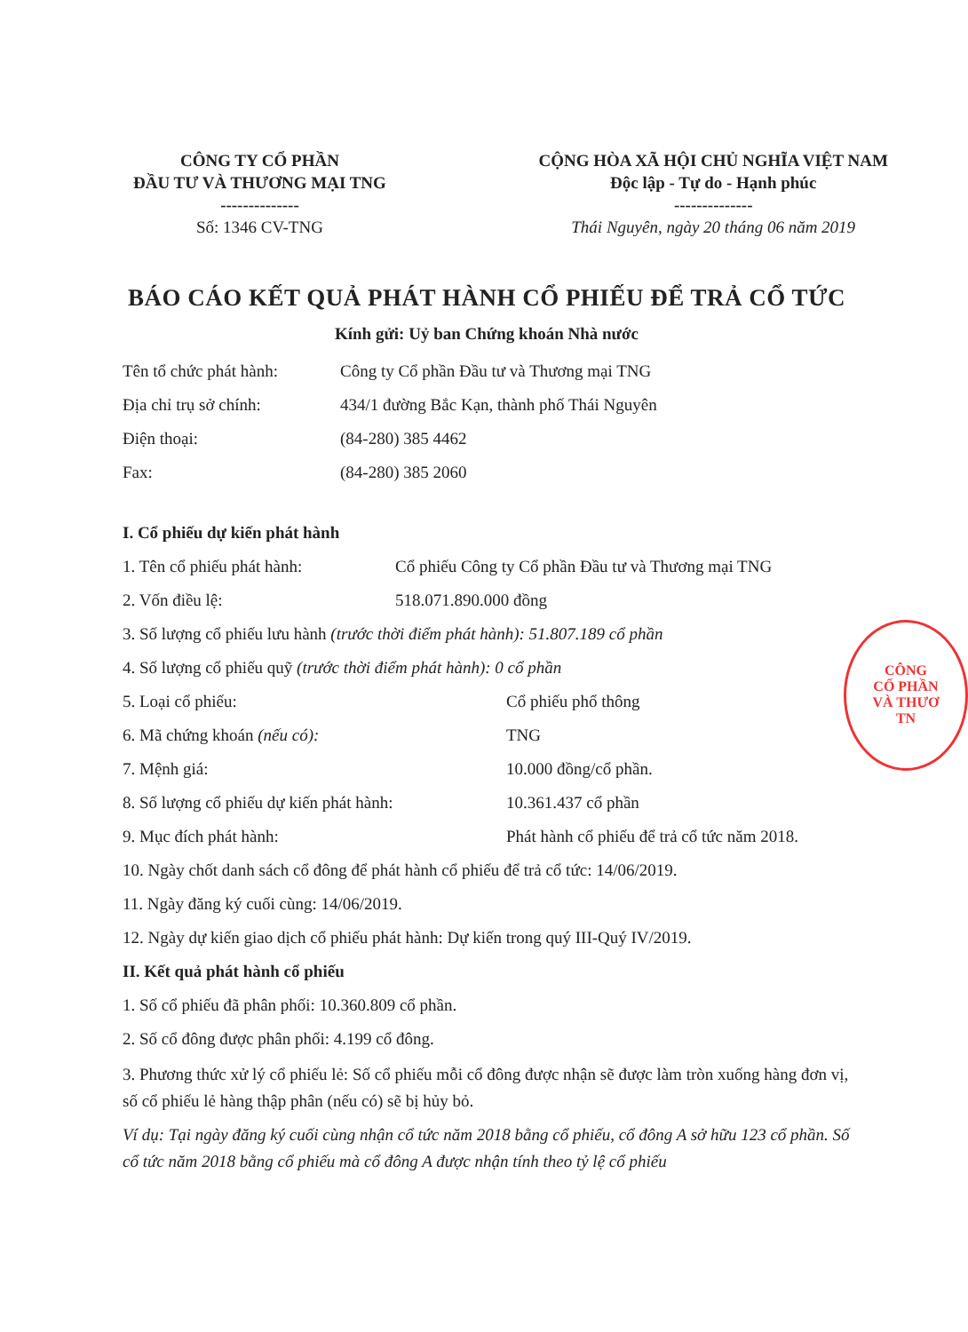CÔNG TY CỔ PHẦN
ĐẦU TƯ VÀ THƯƠNG MẠI TNG
--------------
Số: 1346 CV-TNG
CỘNG HÒA XÃ HỘI CHỦ NGHĨA VIỆT NAM
Độc lập - Tự do - Hạnh phúc
--------------
Thái Nguyên, ngày 20 tháng 06 năm 2019
BÁO CÁO KẾT QUẢ PHÁT HÀNH CỔ PHIẾU ĐỂ TRẢ CỔ TỨC
Kính gửi: Uỷ ban Chứng khoán Nhà nước
Tên tổ chức phát hành: Công ty Cổ phần Đầu tư và Thương mại TNG
Địa chỉ trụ sở chính: 434/1 đường Bắc Kạn, thành phố Thái Nguyên
Điện thoại: (84-280) 385 4462
Fax: (84-280) 385 2060
I. Cổ phiếu dự kiến phát hành
1. Tên cổ phiếu phát hành: Cổ phiếu Công ty Cổ phần Đầu tư và Thương mại TNG
2. Vốn điều lệ: 518.071.890.000 đồng
3. Số lượng cổ phiếu lưu hành (trước thời điểm phát hành): 51.807.189 cổ phần
4. Số lượng cổ phiếu quỹ (trước thời điểm phát hành): 0 cổ phần
5. Loại cổ phiếu: Cổ phiếu phổ thông
6. Mã chứng khoán (nếu có): TNG
7. Mệnh giá: 10.000 đồng/cổ phần.
8. Số lượng cổ phiếu dự kiến phát hành: 10.361.437 cổ phần
9. Mục đích phát hành: Phát hành cổ phiếu để trả cổ tức năm 2018.
10. Ngày chốt danh sách cổ đông để phát hành cổ phiếu để trả cổ tức: 14/06/2019.
11. Ngày đăng ký cuối cùng: 14/06/2019.
12. Ngày dự kiến giao dịch cổ phiếu phát hành: Dự kiến trong quý III-Quý IV/2019.
II. Kết quả phát hành cổ phiếu
1. Số cổ phiếu đã phân phối: 10.360.809 cổ phần.
2. Số cổ đông được phân phối: 4.199 cổ đông.
3. Phương thức xử lý cổ phiếu lẻ: Số cổ phiếu mỗi cổ đông được nhận sẽ được làm tròn xuống hàng đơn vị, số cổ phiếu lẻ hàng thập phân (nếu có) sẽ bị hủy bỏ.
Ví dụ: Tại ngày đăng ký cuối cùng nhận cổ tức năm 2018 bằng cổ phiếu, cổ đông A sở hữu 123 cổ phần. Số cổ tức năm 2018 bằng cổ phiếu mà cổ đông A được nhận tính theo tỷ lệ cổ phiếu
CÔNG
CỔ PHẦN
VÀ THƯƠ
TN